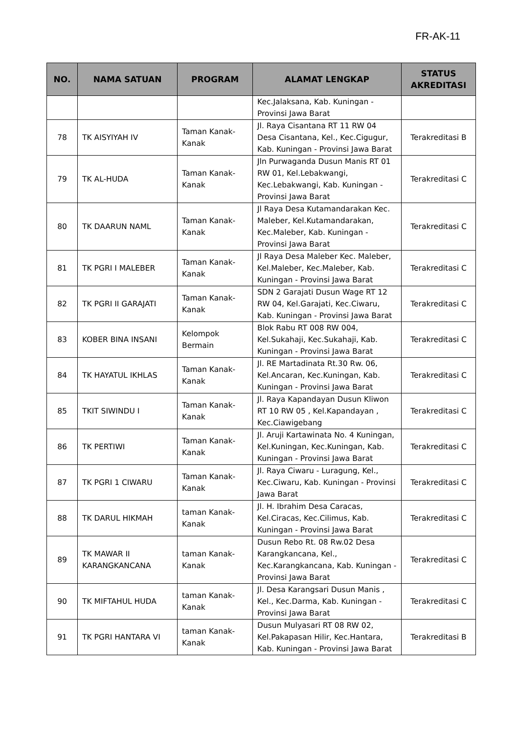FR-AK-11
| NO. | NAMA SATUAN | PROGRAM | ALAMAT LENGKAP | STATUS AKREDITASI |
| --- | --- | --- | --- | --- |
| | | | Kec.Jalaksana, Kab. Kuningan - Provinsi Jawa Barat | |
| 78 | TK AISYIYAH IV | Taman Kanak-Kanak | Jl. Raya Cisantana RT 11 RW 04 Desa Cisantana, Kel., Kec.Cigugur, Kab. Kuningan - Provinsi Jawa Barat | Terakreditasi B |
| 79 | TK AL-HUDA | Taman Kanak-Kanak | Jln Purwaganda Dusun Manis RT 01 RW 01, Kel.Lebakwangi, Kec.Lebakwangi, Kab. Kuningan - Provinsi Jawa Barat | Terakreditasi C |
| 80 | TK DAARUN NAML | Taman Kanak-Kanak | Jl Raya Desa Kutamandarakan Kec. Maleber, Kel.Kutamandarakan, Kec.Maleber, Kab. Kuningan - Provinsi Jawa Barat | Terakreditasi C |
| 81 | TK PGRI I MALEBER | Taman Kanak-Kanak | Jl Raya Desa Maleber Kec. Maleber, Kel.Maleber, Kec.Maleber, Kab. Kuningan - Provinsi Jawa Barat | Terakreditasi C |
| 82 | TK PGRI II GARAJATI | Taman Kanak-Kanak | SDN 2 Garajati Dusun Wage RT 12 RW 04, Kel.Garajati, Kec.Ciwaru, Kab. Kuningan - Provinsi Jawa Barat | Terakreditasi C |
| 83 | KOBER BINA INSANI | Kelompok Bermain | Blok Rabu RT 008 RW 004, Kel.Sukahaji, Kec.Sukahaji, Kab. Kuningan - Provinsi Jawa Barat | Terakreditasi C |
| 84 | TK HAYATUL IKHLAS | Taman Kanak-Kanak | Jl. RE Martadinata Rt.30 Rw. 06, Kel.Ancaran, Kec.Kuningan, Kab. Kuningan - Provinsi Jawa Barat | Terakreditasi C |
| 85 | TKIT SIWINDU I | Taman Kanak-Kanak | Jl. Raya Kapandayan Dusun Kliwon RT 10 RW 05 , Kel.Kapandayan , Kec.Ciawigebang | Terakreditasi C |
| 86 | TK PERTIWI | Taman Kanak-Kanak | Jl. Aruji Kartawinata No. 4 Kuningan, Kel.Kuningan, Kec.Kuningan, Kab. Kuningan - Provinsi Jawa Barat | Terakreditasi C |
| 87 | TK PGRI 1 CIWARU | Taman Kanak-Kanak | Jl. Raya Ciwaru - Luragung, Kel., Kec.Ciwaru, Kab. Kuningan - Provinsi Jawa Barat | Terakreditasi C |
| 88 | TK DARUL HIKMAH | taman Kanak-Kanak | Jl. H. Ibrahim Desa Caracas, Kel.Ciracas, Kec.Cilimus, Kab. Kuningan - Provinsi Jawa Barat | Terakreditasi C |
| 89 | TK MAWAR II KARANGKANCANA | taman Kanak-Kanak | Dusun Rebo Rt. 08 Rw.02 Desa Karangkancana, Kel., Kec.Karangkancana, Kab. Kuningan - Provinsi Jawa Barat | Terakreditasi C |
| 90 | TK MIFTAHUL HUDA | taman Kanak-Kanak | Jl. Desa Karangsari Dusun Manis , Kel., Kec.Darma, Kab. Kuningan - Provinsi Jawa Barat | Terakreditasi C |
| 91 | TK PGRI HANTARA VI | taman Kanak-Kanak | Dusun Mulyasari RT 08 RW 02, Kel.Pakapasan Hilir, Kec.Hantara, Kab. Kuningan - Provinsi Jawa Barat | Terakreditasi B |